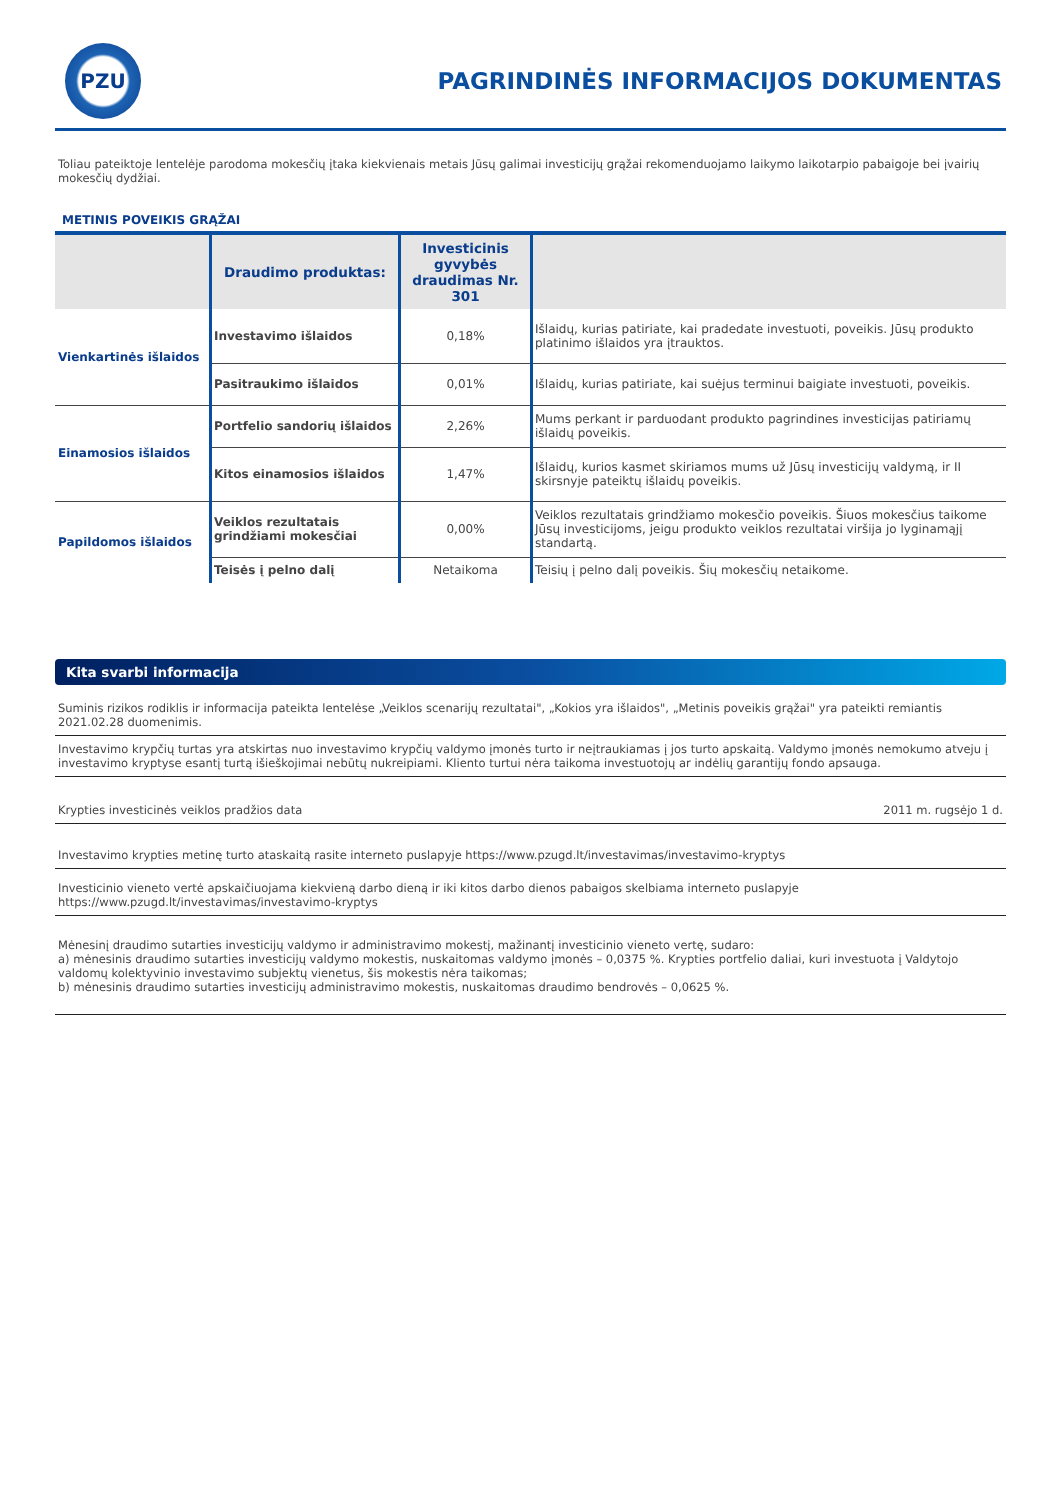PZU
PAGRINDINĖS INFORMACIJOS DOKUMENTAS
Toliau pateiktoje lentelėje parodoma mokesčių įtaka kiekvienais metais Jūsų galimai investicijų grąžai rekomenduojamo laikymo laikotarpio pabaigoje bei įvairių mokesčių dydžiai.
METINIS POVEIKIS GRĄŽAI
| | Draudimo produktas: | Investicinis gyvybės draudimas Nr. 301 | |
| --- | --- | --- | --- |
| Vienkartinės išlaidos | Investavimo išlaidos | 0,18% | Išlaidų, kurias patiriate, kai pradedate investuoti, poveikis. Jūsų produkto platinimo išlaidos yra įtrauktos. |
| | Pasitraukimo išlaidos | 0,01% | Išlaidų, kurias patiriate, kai suėjus terminui baigiate investuoti, poveikis. |
| Einamosios išlaidos | Portfelio sandorių išlaidos | 2,26% | Mums perkant ir parduodant produkto pagrindines investicijas patiriamų išlaidų poveikis. |
| | Kitos einamosios išlaidos | 1,47% | Išlaidų, kurios kasmet skiriamos mums už Jūsų investicijų valdymą, ir II skirsnyje pateiktų išlaidų poveikis. |
| Papildomos išlaidos | Veiklos rezultatais grindžiami mokesčiai | 0,00% | Veiklos rezultatais grindžiamo mokesčio poveikis. Šiuos mokesčius taikome Jūsų investicijoms, jeigu produkto veiklos rezultatai viršija jo lyginamąjį standartą. |
| | Teisės į pelno dalį | Netaikoma | Teisių į pelno dalį poveikis. Šių mokesčių netaikome. |
Kita svarbi informacija
Suminis rizikos rodiklis ir informacija pateikta lentelėse „Veiklos scenarijų rezultatai", „Kokios yra išlaidos", „Metinis poveikis grąžai" yra pateikti remiantis 2021.02.28 duomenimis.
Investavimo krypčių turtas yra atskirtas nuo investavimo krypčių valdymo įmonės turto ir neįtraukiamas į jos turto apskaitą. Valdymo įmonės nemokumo atveju į investavimo kryptyse esantį turtą išieškojimai nebūtų nukreipiami. Kliento turtui nėra taikoma investuotojų ar indėlių garantijų fondo apsauga.
Krypties investicinės veiklos pradžios data 2011 m. rugsėjo 1 d.
Investavimo krypties metinę turto ataskaitą rasite interneto puslapyje https://www.pzugd.lt/investavimas/investavimo-kryptys
Investicinio vieneto vertė apskaičiuojama kiekvieną darbo dieną ir iki kitos darbo dienos pabaigos skelbiama interneto puslapyje https://www.pzugd.lt/investavimas/investavimo-kryptys
Mėnesinį draudimo sutarties investicijų valdymo ir administravimo mokestį, mažinantį investicinio vieneto vertę, sudaro:
a) mėnesinis draudimo sutarties investicijų valdymo mokestis, nuskaitomas valdymo įmonės – 0,0375 %. Krypties portfelio daliai, kuri investuota į Valdytojo valdomų kolektyvinio investavimo subjektų vienetus, šis mokestis nėra taikomas;
b) mėnesinis draudimo sutarties investicijų administravimo mokestis, nuskaitomas draudimo bendrovės – 0,0625 %.